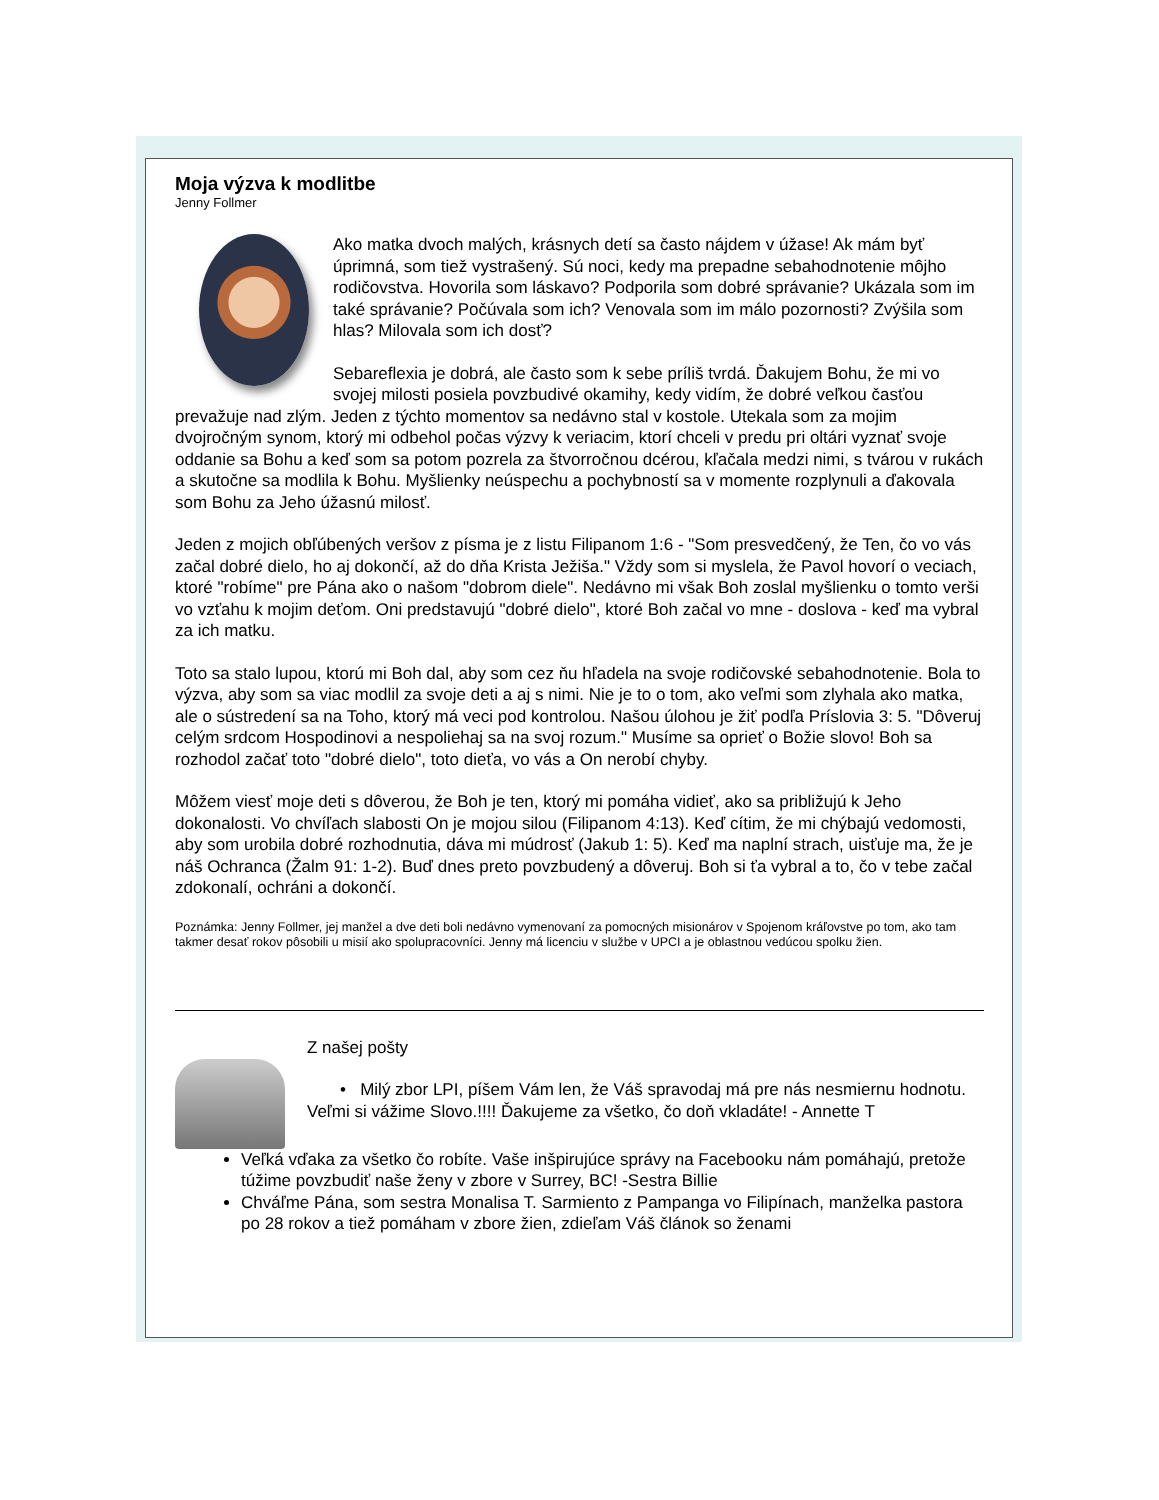Moja výzva k modlitbe
Jenny Follmer
Ako matka dvoch malých, krásnych detí sa často nájdem v úžase! Ak mám byť úprimná, som tiež vystrašený. Sú noci, kedy ma prepadne sebahodnotenie môjho rodičovstva. Hovorila som láskavo? Podporila som dobré správanie? Ukázala som im také správanie? Počúvala som ich? Venovala som im málo pozornosti? Zvýšila som hlas? Milovala som ich dosť?
Sebareflexia je dobrá, ale často som k sebe príliš tvrdá. Ďakujem Bohu, že mi vo svojej milosti posiela povzbudivé okamihy, kedy vidím, že dobré veľkou časťou prevažuje nad zlým. Jeden z týchto momentov sa nedávno stal v kostole. Utekala som za mojim dvojročným synom, ktorý mi odbehol počas výzvy k veriacim, ktorí chceli v predu pri oltári vyznať svoje oddanie sa Bohu a keď som sa potom pozrela za štvorročnou dcérou, kľačala medzi nimi, s tvárou v rukách a skutočne sa modlila k Bohu. Myšlienky neúspechu a pochybností sa v momente rozplynuli a ďakovala som Bohu za Jeho úžasnú milosť.
Jeden z mojich obľúbených veršov z písma je z listu Filipanom 1:6 - "Som presvedčený, že Ten, čo vo vás začal dobré dielo, ho aj dokončí, až do dňa Krista Ježiša." Vždy som si myslela, že Pavol hovorí o veciach, ktoré "robíme" pre Pána ako o našom "dobrom diele". Nedávno mi však Boh zoslal myšlienku o tomto verši vo vzťahu k mojim deťom. Oni predstavujú "dobré dielo", ktoré Boh začal vo mne - doslova - keď ma vybral za ich matku.
Toto sa stalo lupou, ktorú mi Boh dal, aby som cez ňu hľadela na svoje rodičovské sebahodnotenie. Bola to výzva, aby som sa viac modlil za svoje deti a aj s nimi. Nie je to o tom, ako veľmi som zlyhala ako matka, ale o sústredení sa na Toho, ktorý má veci pod kontrolou. Našou úlohou je žiť podľa Príslovia 3: 5. "Dôveruj celým srdcom Hospodinovi a nespoliehaj sa na svoj rozum." Musíme sa oprieť o Božie slovo! Boh sa rozhodol začať toto "dobré dielo", toto dieťa, vo vás a On nerobí chyby.
Môžem viesť moje deti s dôverou, že Boh je ten, ktorý mi pomáha vidieť, ako sa približujú k Jeho dokonalosti. Vo chvíľach slabosti On je mojou silou (Filipanom 4:13). Keď cítim, že mi chýbajú vedomosti, aby som urobila dobré rozhodnutia, dáva mi múdrosť (Jakub 1: 5). Keď ma naplní strach, uisťuje ma, že je náš Ochranca (Žalm 91: 1-2). Buď dnes preto povzbudený a dôveruj. Boh si ťa vybral a to, čo v tebe začal zdokonalí, ochráni a dokončí.
Poznámka: Jenny Follmer, jej manžel a dve deti boli nedávno vymenovaní za pomocných misionárov v Spojenom kráľovstve po tom, ako tam takmer desať rokov pôsobili u misií ako spolupracovníci. Jenny má licenciu v službe v UPCI a je oblastnou vedúcou spolku žien.
Z našej pošty
• Milý zbor LPI, píšem Vám len, že Váš spravodaj má pre nás nesmiernu hodnotu. Veľmi si vážime Slovo.!!!! Ďakujeme za všetko, čo doň vkladáte! - Annette T
Veľká vďaka za všetko čo robíte. Vaše inšpirujúce správy na Facebooku nám pomáhajú, pretože túžime povzbudiť naše ženy v zbore v Surrey, BC! -Sestra Billie
Chváľme Pána, som sestra Monalisa T. Sarmiento z Pampanga vo Filipínach, manželka pastora po 28 rokov a tiež pomáham v zbore žien, zdieľam Váš článok so ženami